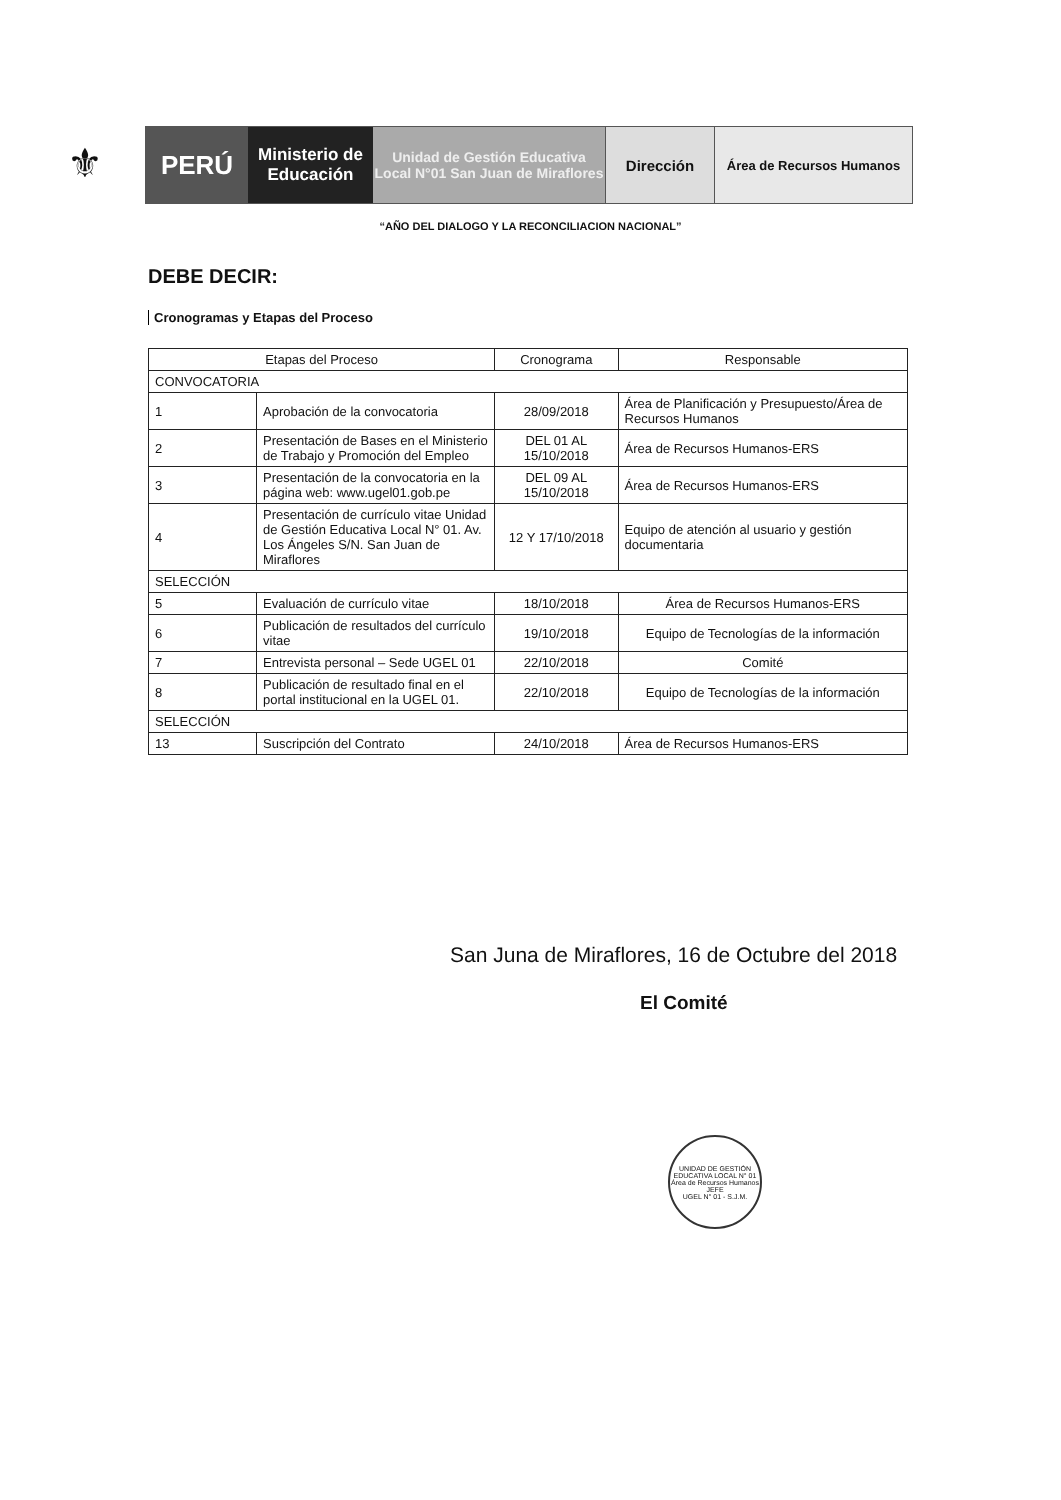⚜
PERÚ
Ministerio de Educación
Unidad de Gestión Educativa Local N°01 San Juan de Miraflores
Dirección
Área de Recursos Humanos
“AÑO DEL DIALOGO Y LA RECONCILIACION NACIONAL”
DEBE DECIR:
Cronogramas y Etapas del Proceso
| Etapas del Proceso | | Cronograma | Responsable |
| --- | --- | --- | --- |
| CONVOCATORIA | | | |
| 1 | Aprobación de la convocatoria | 28/09/2018 | Área de Planificación y Presupuesto/Área de Recursos Humanos |
| 2 | Presentación de Bases en el Ministerio de Trabajo y Promoción del Empleo | DEL 01 AL 15/10/2018 | Área de Recursos Humanos-ERS |
| 3 | Presentación de la convocatoria en la página web: www.ugel01.gob.pe | DEL 09 AL 15/10/2018 | Área de Recursos Humanos-ERS |
| 4 | Presentación de currículo vitae Unidad de Gestión Educativa Local N° 01. Av. Los Ángeles S/N. San Juan de Miraflores | 12 Y 17/10/2018 | Equipo de atención al usuario y gestión documentaria |
| SELECCIÓN | | | |
| 5 | Evaluación de currículo vitae | 18/10/2018 | Área de Recursos Humanos-ERS |
| 6 | Publicación de resultados del currículo vitae | 19/10/2018 | Equipo de Tecnologías de la información |
| 7 | Entrevista personal – Sede UGEL 01 | 22/10/2018 | Comité |
| 8 | Publicación de resultado final en el portal institucional en la UGEL 01. | 22/10/2018 | Equipo de Tecnologías de la información |
| SELECCIÓN | | | |
| 13 | Suscripción del Contrato | 24/10/2018 | Área de Recursos Humanos-ERS |
San Juna de Miraflores, 16 de Octubre del 2018
El Comité
UNIDAD DE GESTIÓN EDUCATIVA LOCAL N° 01
Área de Recursos Humanos
JEFE
UGEL N° 01 - S.J.M.